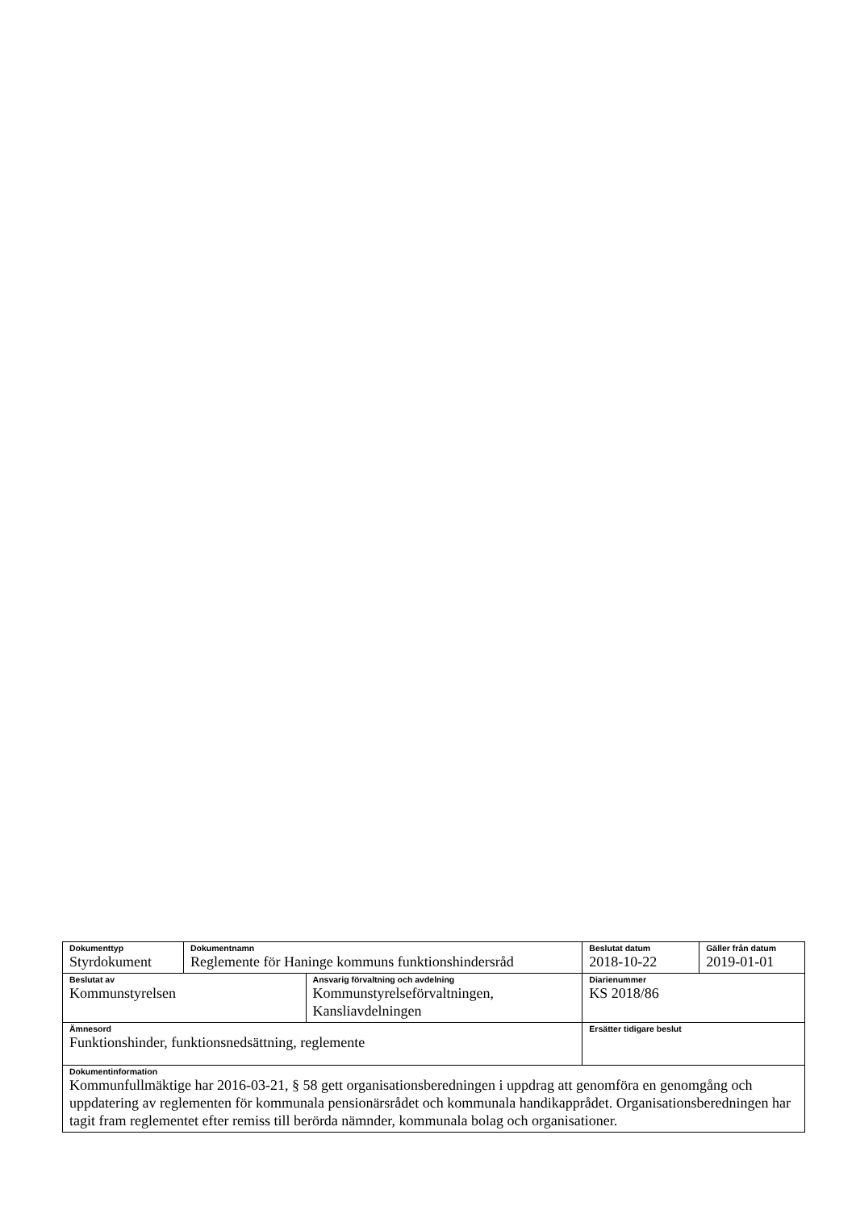| Dokumenttyp Styrdokument | Dokumentnamn Reglemente för Haninge kommuns funktionshindersråd | | Beslutat datum 2018-10-22 | Gäller från datum 2019-01-01 |
| Beslutat av Kommunstyrelsen | | Ansvarig förvaltning och avdelning Kommunstyrelseförvaltningen, Kansliavdelningen | Diarienummer KS 2018/86 | |
| Ämnesord Funktionshinder, funktionsnedsättning, reglemente | | | Ersätter tidigare beslut | |
| Dokumentinformation Kommunfullmäktige har 2016-03-21, § 58 gett organisationsberedningen i uppdrag att genomföra en genomgång och uppdatering av reglementen för kommunala pensionärsrådet och kommunala handikapprådet. Organisationsberedningen har tagit fram reglementet efter remiss till berörda nämnder, kommunala bolag och organisationer. | | | | |